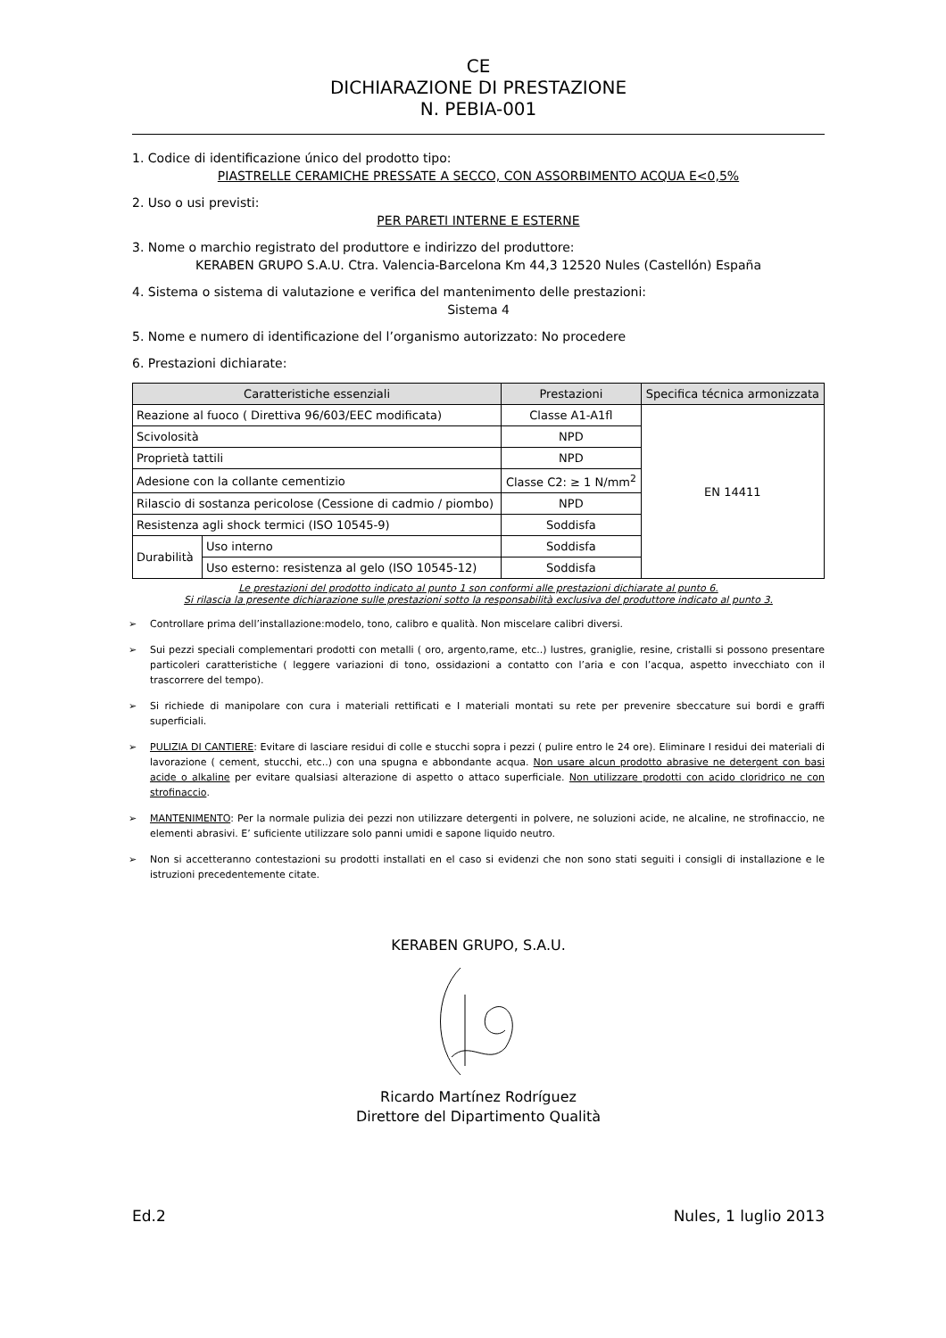CE
DICHIARAZIONE DI PRESTAZIONE
N. PEBIA-001
1. Codice di identificazione único del prodotto tipo:
PIASTRELLE CERAMICHE PRESSATE A SECCO, CON ASSORBIMENTO ACQUA E<0,5%
2. Uso o usi previsti:
PER PARETI INTERNE E ESTERNE
3. Nome o marchio registrato del produttore e indirizzo del produttore:
KERABEN GRUPO S.A.U. Ctra. Valencia-Barcelona Km 44,3 12520 Nules (Castellón) España
4. Sistema o sistema di valutazione e verifica del mantenimento delle prestazioni:
Sistema 4
5. Nome e numero di identificazione del l’organismo autorizzato: No procedere
6. Prestazioni dichiarate:
| Caratteristiche essenziali | | Prestazioni | Specifica técnica armonizzata |
| --- | --- | --- | --- |
| Reazione al fuoco ( Direttiva 96/603/EEC modificata) | | Classe A1-A1fl | EN 14411 |
| Scivolosità | | NPD | |
| Proprietà tattili | | NPD | |
| Adesione con la collante cementizio | | Classe C2: ≥ 1 N/mm<sup>2</sup> | |
| Rilascio di sostanza pericolose (Cessione di cadmio / piombo) | | NPD | |
| Resistenza agli shock termici (ISO 10545-9) | | Soddisfa | |
| Durabilità | Uso interno | Soddisfa | |
| | Uso esterno: resistenza al gelo (ISO 10545-12) | Soddisfa | |
Le prestazioni del prodotto indicato al punto 1 son conformi alle prestazioni dichiarate al punto 6.
Si rilascia la presente dichiarazione sulle prestazioni sotto la responsabilità exclusiva del produttore indicato al punto 3.
➢ Controllare prima dell’installazione:modelo, tono, calibro e qualità. Non miscelare calibri diversi.
➢ Sui pezzi speciali complementari prodotti con metalli ( oro, argento,rame, etc..) lustres, graniglie, resine, cristalli si possono presentare particoleri caratteristiche ( leggere variazioni di tono, ossidazioni a contatto con l’aria e con l’acqua, aspetto invecchiato con il trascorrere del tempo).
➢ Si richiede di manipolare con cura i materiali rettificati e I materiali montati su rete per prevenire sbeccature sui bordi e graffi superficiali.
➢ PULIZIA DI CANTIERE: Evitare di lasciare residui di colle e stucchi sopra i pezzi ( pulire entro le 24 ore). Eliminare I residui dei materiali di lavorazione ( cement, stucchi, etc..) con una spugna e abbondante acqua. Non usare alcun prodotto abrasive ne detergent con basi acide o alkaline per evitare qualsiasi alterazione di aspetto o attaco superficiale. Non utilizzare prodotti con acido cloridrico ne con strofinaccio.
➢ MANTENIMENTO: Per la normale pulizia dei pezzi non utilizzare detergenti in polvere, ne soluzioni acide, ne alcaline, ne strofinaccio, ne elementi abrasivi. E’ suficiente utilizzare solo panni umidi e sapone liquido neutro.
➢ Non si accetteranno contestazioni su prodotti installati en el caso si evidenzi che non sono stati seguiti i consigli di installazione e le istruzioni precedentemente citate.
KERABEN GRUPO, S.A.U. Ricardo Martínez Rodríguez
Direttore del Dipartimento Qualità
Ed.2 Nules, 1 luglio 2013